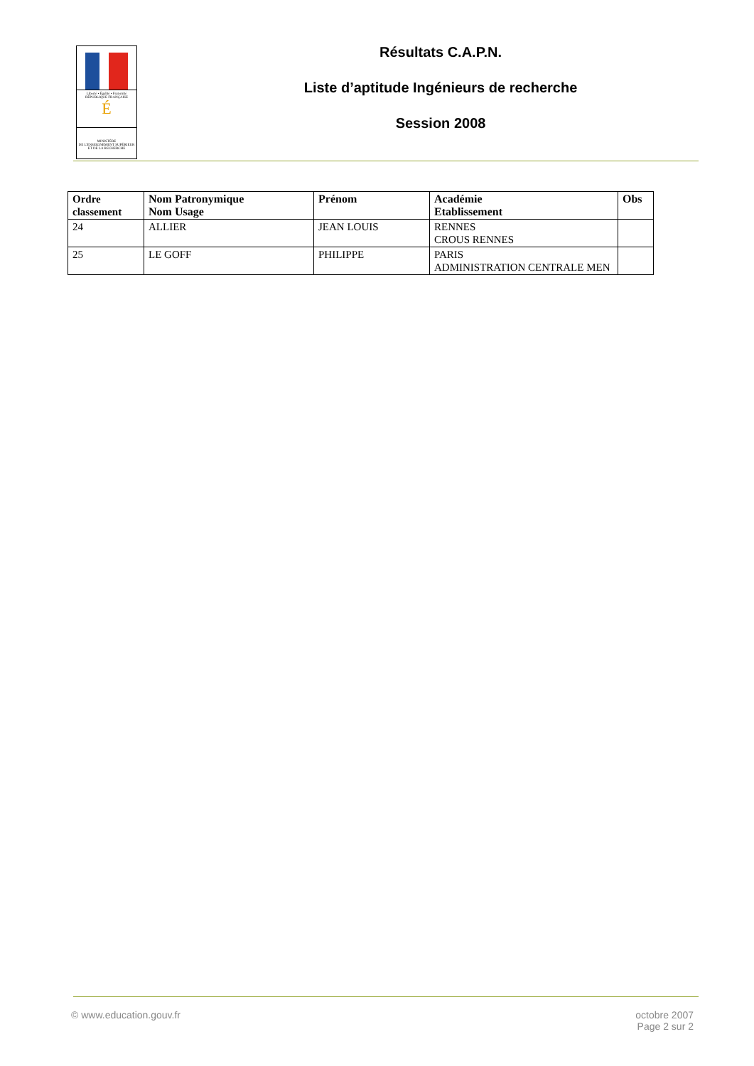Liberté • Égalité • Fraternité
RÉPUBLIQUE FRANÇAISE
É
MINISTÈRE
DE L'ENSEIGNEMENT SUPÉRIEUR
ET DE LA RECHERCHE
Résultats C.A.P.N.
Liste d’aptitude Ingénieurs de recherche
Session 2008
| Ordre classement | Nom Patronymique Nom Usage | Prénom | Académie Etablissement | Obs |
| --- | --- | --- | --- | --- |
| 24 | ALLIER | JEAN LOUIS | RENNES CROUS RENNES | |
| 25 | LE GOFF | PHILIPPE | PARIS ADMINISTRATION CENTRALE MEN | |
© www.education.gouv.fr octobre 2007
Page 2 sur 2